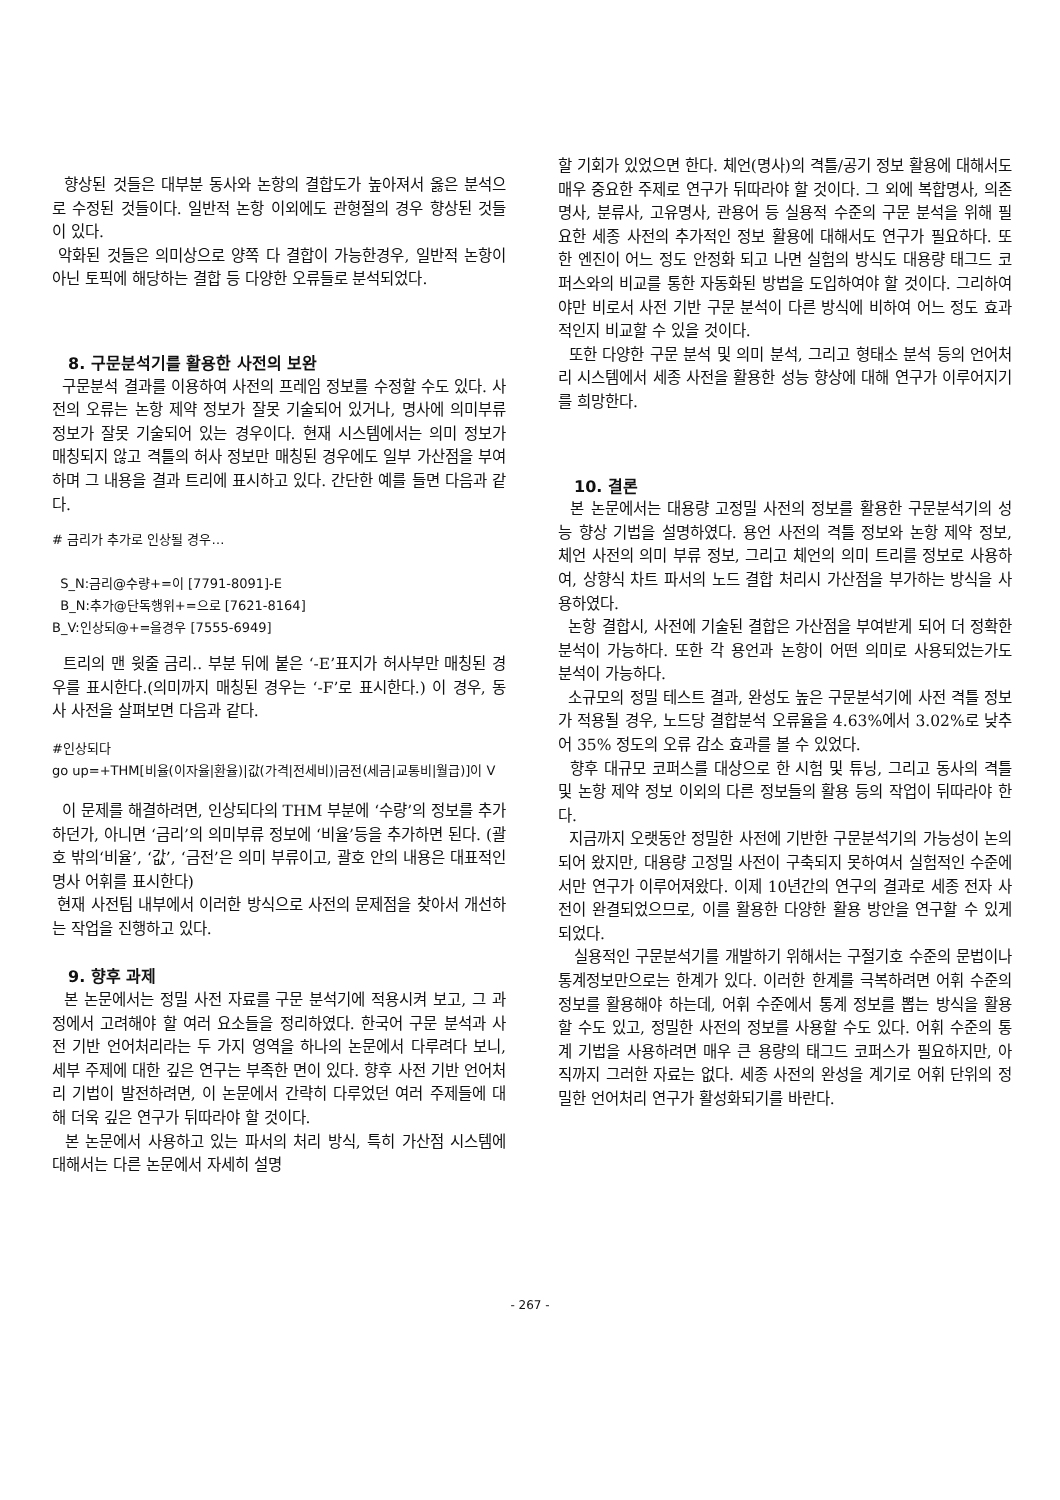향상된 것들은 대부분 동사와 논항의 결합도가 높아져서 옳은 분석으로 수정된 것들이다. 일반적 논항 이외에도 관형절의 경우 향상된 것들이 있다.
악화된 것들은 의미상으로 양쪽 다 결합이 가능한경우, 일반적 논항이 아닌 토픽에 해당하는 결합 등 다양한 오류들로 분석되었다.
8. 구문분석기를 활용한 사전의 보완
구문분석 결과를 이용하여 사전의 프레임 정보를 수정할 수도 있다. 사전의 오류는 논항 제약 정보가 잘못 기술되어 있거나, 명사에 의미부류 정보가 잘못 기술되어 있는 경우이다. 현재 시스템에서는 의미 정보가 매칭되지 않고 격틀의 허사 정보만 매칭된 경우에도 일부 가산점을 부여하며 그 내용을 결과 트리에 표시하고 있다. 간단한 예를 들면 다음과 같다.
# 금리가 추가로 인상될 경우…
S_N:금리@수량+=이 [7791-8091]-E
B_N:추가@단독행위+=으로 [7621-8164]
B_V:인상되@+=을경우 [7555-6949]
트리의 맨 윗줄 금리.. 부분 뒤에 붙은 ‘-E’표지가 허사부만 매칭된 경우를 표시한다.(의미까지 매칭된 경우는 ‘-F’로 표시한다.) 이 경우, 동사 사전을 살펴보면 다음과 같다.
#인상되다
go up=+THM[비율(이자율|환율)|값(가격|전세비)|금전(세금|교통비|월급)]이 V
이 문제를 해결하려면, 인상되다의 THM 부분에 ‘수량’의 정보를 추가하던가, 아니면 ‘금리’의 의미부류 정보에 ‘비율’등을 추가하면 된다. (괄호 밖의‘비율’, ‘값’, ‘금전’은 의미 부류이고, 괄호 안의 내용은 대표적인 명사 어휘를 표시한다)
현재 사전팀 내부에서 이러한 방식으로 사전의 문제점을 찾아서 개선하는 작업을 진행하고 있다.
9. 향후 과제
본 논문에서는 정밀 사전 자료를 구문 분석기에 적용시켜 보고, 그 과정에서 고려해야 할 여러 요소들을 정리하였다. 한국어 구문 분석과 사전 기반 언어처리라는 두 가지 영역을 하나의 논문에서 다루려다 보니, 세부 주제에 대한 깊은 연구는 부족한 면이 있다. 향후 사전 기반 언어처리 기법이 발전하려면, 이 논문에서 간략히 다루었던 여러 주제들에 대해 더욱 깊은 연구가 뒤따라야 할 것이다.
본 논문에서 사용하고 있는 파서의 처리 방식, 특히 가산점 시스템에 대해서는 다른 논문에서 자세히 설명
할 기회가 있었으면 한다. 체언(명사)의 격틀/공기 정보 활용에 대해서도 매우 중요한 주제로 연구가 뒤따라야 할 것이다. 그 외에 복합명사, 의존명사, 분류사, 고유명사, 관용어 등 실용적 수준의 구문 분석을 위해 필요한 세종 사전의 추가적인 정보 활용에 대해서도 연구가 필요하다. 또한 엔진이 어느 정도 안정화 되고 나면 실험의 방식도 대용량 태그드 코퍼스와의 비교를 통한 자동화된 방법을 도입하여야 할 것이다. 그리하여야만 비로서 사전 기반 구문 분석이 다른 방식에 비하여 어느 정도 효과적인지 비교할 수 있을 것이다.
또한 다양한 구문 분석 및 의미 분석, 그리고 형태소 분석 등의 언어처리 시스템에서 세종 사전을 활용한 성능 향상에 대해 연구가 이루어지기를 희망한다.
10. 결론
본 논문에서는 대용량 고정밀 사전의 정보를 활용한 구문분석기의 성능 향상 기법을 설명하였다. 용언 사전의 격틀 정보와 논항 제약 정보, 체언 사전의 의미 부류 정보, 그리고 체언의 의미 트리를 정보로 사용하여, 상향식 차트 파서의 노드 결합 처리시 가산점을 부가하는 방식을 사용하였다.
논항 결합시, 사전에 기술된 결합은 가산점을 부여받게 되어 더 정확한 분석이 가능하다. 또한 각 용언과 논항이 어떤 의미로 사용되었는가도 분석이 가능하다.
소규모의 정밀 테스트 결과, 완성도 높은 구문분석기에 사전 격틀 정보가 적용될 경우, 노드당 결합분석 오류율을 4.63%에서 3.02%로 낮추어 35% 정도의 오류 감소 효과를 볼 수 있었다.
향후 대규모 코퍼스를 대상으로 한 시험 및 튜닝, 그리고 동사의 격틀 및 논항 제약 정보 이외의 다른 정보들의 활용 등의 작업이 뒤따라야 한다.
지금까지 오랫동안 정밀한 사전에 기반한 구문분석기의 가능성이 논의되어 왔지만, 대용량 고정밀 사전이 구축되지 못하여서 실험적인 수준에서만 연구가 이루어져왔다. 이제 10년간의 연구의 결과로 세종 전자 사전이 완결되었으므로, 이를 활용한 다양한 활용 방안을 연구할 수 있게 되었다.
실용적인 구문분석기를 개발하기 위해서는 구절기호 수준의 문법이나 통계정보만으로는 한계가 있다. 이러한 한계를 극복하려면 어휘 수준의 정보를 활용해야 하는데, 어휘 수준에서 통계 정보를 뽑는 방식을 활용할 수도 있고, 정밀한 사전의 정보를 사용할 수도 있다. 어휘 수준의 통계 기법을 사용하려면 매우 큰 용량의 태그드 코퍼스가 필요하지만, 아직까지 그러한 자료는 없다. 세종 사전의 완성을 계기로 어휘 단위의 정밀한 언어처리 연구가 활성화되기를 바란다.
- 267 -